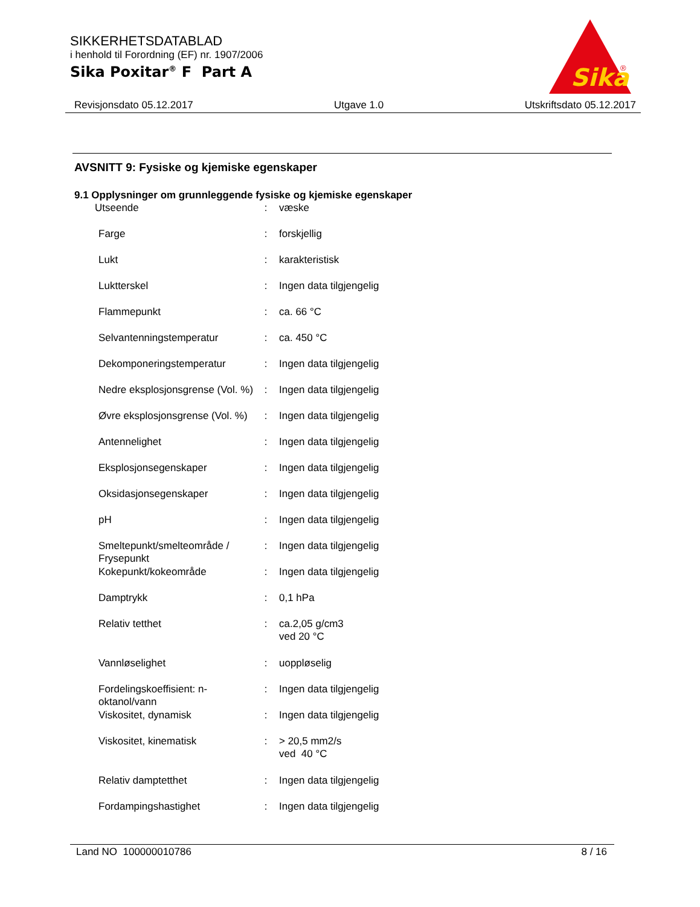SIKKERHETSDATABLAD
i henhold til Forordning (EF) nr. 1907/2006
Sika Poxitar<sup>®</sup> F Part A
Sika
®
Revisjonsdato 05.12.2017 Utgave 1.0 Utskriftsdato 05.12.2017
AVSNITT 9: Fysiske og kjemiske egenskaper
9.1 Opplysninger om grunnleggende fysiske og kjemiske egenskaper
| Utseende | : | væske |
| Farge | : | forskjellig |
| Lukt | : | karakteristisk |
| Luktterskel | : | Ingen data tilgjengelig |
| Flammepunkt | : | ca. 66 °C |
| Selvantenningstemperatur | : | ca. 450 °C |
| Dekomponeringstemperatur | : | Ingen data tilgjengelig |
| Nedre eksplosjonsgrense (Vol. %) | : | Ingen data tilgjengelig |
| Øvre eksplosjonsgrense (Vol. %) | : | Ingen data tilgjengelig |
| Antennelighet | : | Ingen data tilgjengelig |
| Eksplosjonsegenskaper | : | Ingen data tilgjengelig |
| Oksidasjonsegenskaper | : | Ingen data tilgjengelig |
| pH | : | Ingen data tilgjengelig |
| Smeltepunkt/smelteområde / Frysepunkt | : | Ingen data tilgjengelig |
| Kokepunkt/kokeområde | : | Ingen data tilgjengelig |
| Damptrykk | : | 0,1 hPa |
| Relativ tetthet | : | ca.2,05 g/cm3 ved 20 °C |
| Vannløselighet | : | uoppløselig |
| Fordelingskoeffisient: n-oktanol/vann | : | Ingen data tilgjengelig |
| Viskositet, dynamisk | : | Ingen data tilgjengelig |
| Viskositet, kinematisk | : | > 20,5 mm2/s ved 40 °C |
| Relativ damptetthet | : | Ingen data tilgjengelig |
| Fordampingshastighet | : | Ingen data tilgjengelig |
Land NO 100000010786 8 / 16